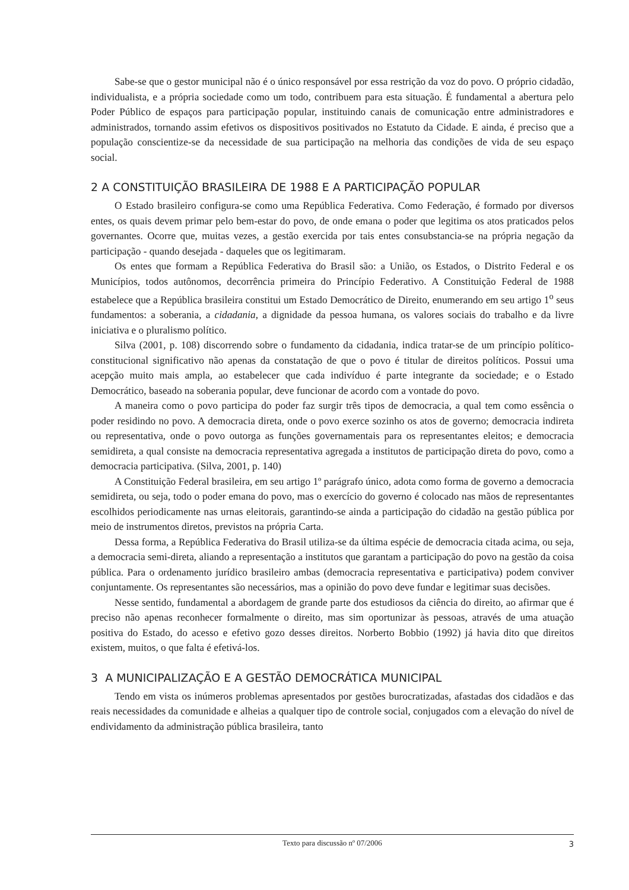Sabe-se que o gestor municipal não é o único responsável por essa restrição da voz do povo. O próprio cidadão, individualista, e a própria sociedade como um todo, contribuem para esta situação. É fundamental a abertura pelo Poder Público de espaços para participação popular, instituindo canais de comunicação entre administradores e administrados, tornando assim efetivos os dispositivos positivados no Estatuto da Cidade. E ainda, é preciso que a população conscientize-se da necessidade de sua participação na melhoria das condições de vida de seu espaço social.
2 A CONSTITUIÇÃO BRASILEIRA DE 1988 E A PARTICIPAÇÃO POPULAR
O Estado brasileiro configura-se como uma República Federativa. Como Federação, é formado por diversos entes, os quais devem primar pelo bem-estar do povo, de onde emana o poder que legitima os atos praticados pelos governantes. Ocorre que, muitas vezes, a gestão exercida por tais entes consubstancia-se na própria negação da participação - quando desejada - daqueles que os legitimaram.
Os entes que formam a República Federativa do Brasil são: a União, os Estados, o Distrito Federal e os Municípios, todos autônomos, decorrência primeira do Princípio Federativo. A Constituição Federal de 1988 estabelece que a República brasileira constitui um Estado Democrático de Direito, enumerando em seu artigo 1<sup>o</sup> seus fundamentos: a soberania, a cidadania, a dignidade da pessoa humana, os valores sociais do trabalho e da livre iniciativa e o pluralismo político.
Silva (2001, p. 108) discorrendo sobre o fundamento da cidadania, indica tratar-se de um princípio político-constitucional significativo não apenas da constatação de que o povo é titular de direitos políticos. Possui uma acepção muito mais ampla, ao estabelecer que cada indivíduo é parte integrante da sociedade; e o Estado Democrático, baseado na soberania popular, deve funcionar de acordo com a vontade do povo.
A maneira como o povo participa do poder faz surgir três tipos de democracia, a qual tem como essência o poder residindo no povo. A democracia direta, onde o povo exerce sozinho os atos de governo; democracia indireta ou representativa, onde o povo outorga as funções governamentais para os representantes eleitos; e democracia semidireta, a qual consiste na democracia representativa agregada a institutos de participação direta do povo, como a democracia participativa. (Silva, 2001, p. 140)
A Constituição Federal brasileira, em seu artigo 1º parágrafo único, adota como forma de governo a democracia semidireta, ou seja, todo o poder emana do povo, mas o exercício do governo é colocado nas mãos de representantes escolhidos periodicamente nas urnas eleitorais, garantindo-se ainda a participação do cidadão na gestão pública por meio de instrumentos diretos, previstos na própria Carta.
Dessa forma, a República Federativa do Brasil utiliza-se da última espécie de democracia citada acima, ou seja, a democracia semi-direta, aliando a representação a institutos que garantam a participação do povo na gestão da coisa pública. Para o ordenamento jurídico brasileiro ambas (democracia representativa e participativa) podem conviver conjuntamente. Os representantes são necessários, mas a opinião do povo deve fundar e legitimar suas decisões.
Nesse sentido, fundamental a abordagem de grande parte dos estudiosos da ciência do direito, ao afirmar que é preciso não apenas reconhecer formalmente o direito, mas sim oportunizar às pessoas, através de uma atuação positiva do Estado, do acesso e efetivo gozo desses direitos. Norberto Bobbio (1992) já havia dito que direitos existem, muitos, o que falta é efetivá-los.
3 A MUNICIPALIZAÇÃO E A GESTÃO DEMOCRÁTICA MUNICIPAL
Tendo em vista os inúmeros problemas apresentados por gestões burocratizadas, afastadas dos cidadãos e das reais necessidades da comunidade e alheias a qualquer tipo de controle social, conjugados com a elevação do nível de endividamento da administração pública brasileira, tanto
Texto para discussão nº 07/2006 3